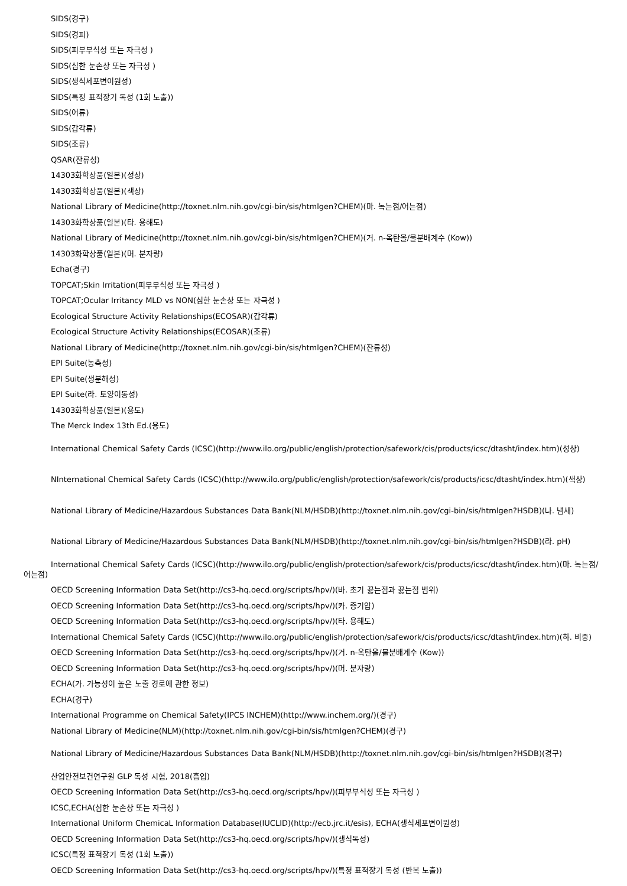SIDS(경구)
SIDS(경피)
SIDS(피부부식성 또는 자극성 )
SIDS(심한 눈손상 또는 자극성 )
SIDS(생식세포변이원성)
SIDS(특정 표적장기 독성 (1회 노출))
SIDS(어류)
SIDS(갑각류)
SIDS(조류)
QSAR(잔류성)
14303화학상품(일본)(성상)
14303화학상품(일본)(색상)
National Library of Medicine(http://toxnet.nlm.nih.gov/cgi-bin/sis/htmlgen?CHEM)(마. 녹는점/어는점)
14303화학상품(일본)(타. 용해도)
National Library of Medicine(http://toxnet.nlm.nih.gov/cgi-bin/sis/htmlgen?CHEM)(거. n-옥탄올/물분배계수 (Kow))
14303화학상품(일본)(머. 분자량)
Echa(경구)
TOPCAT;Skin Irritation(피부부식성 또는 자극성 )
TOPCAT;Ocular Irritancy MLD vs NON(심한 눈손상 또는 자극성 )
Ecological Structure Activity Relationships(ECOSAR)(갑각류)
Ecological Structure Activity Relationships(ECOSAR)(조류)
National Library of Medicine(http://toxnet.nlm.nih.gov/cgi-bin/sis/htmlgen?CHEM)(잔류성)
EPI Suite(농축성)
EPI Suite(생분해성)
EPI Suite(라. 토양이동성)
14303화학상품(일본)(용도)
The Merck Index 13th Ed.(용도)
International Chemical Safety Cards (ICSC)(http://www.ilo.org/public/english/protection/safework/cis/products/icsc/dtasht/index.htm)(성상)
NInternational Chemical Safety Cards (ICSC)(http://www.ilo.org/public/english/protection/safework/cis/products/icsc/dtasht/index.htm)(색상)
National Library of Medicine/Hazardous Substances Data Bank(NLM/HSDB)(http://toxnet.nlm.nih.gov/cgi-bin/sis/htmlgen?HSDB)(나. 냄새)
National Library of Medicine/Hazardous Substances Data Bank(NLM/HSDB)(http://toxnet.nlm.nih.gov/cgi-bin/sis/htmlgen?HSDB)(라. pH)
International Chemical Safety Cards (ICSC)(http://www.ilo.org/public/english/protection/safework/cis/products/icsc/dtasht/index.htm)(마. 녹는점/어는점)
OECD Screening Information Data Set(http://cs3-hq.oecd.org/scripts/hpv/)(바. 초기 끓는점과 끓는점 범위)
OECD Screening Information Data Set(http://cs3-hq.oecd.org/scripts/hpv/)(카. 증기압)
OECD Screening Information Data Set(http://cs3-hq.oecd.org/scripts/hpv/)(타. 용해도)
International Chemical Safety Cards (ICSC)(http://www.ilo.org/public/english/protection/safework/cis/products/icsc/dtasht/index.htm)(하. 비중)
OECD Screening Information Data Set(http://cs3-hq.oecd.org/scripts/hpv/)(거. n-옥탄올/물분배계수 (Kow))
OECD Screening Information Data Set(http://cs3-hq.oecd.org/scripts/hpv/)(머. 분자량)
ECHA(가. 가능성이 높은 노출 경로에 관한 정보)
ECHA(경구)
International Programme on Chemical Safety(IPCS INCHEM)(http://www.inchem.org/)(경구)
National Library of Medicine(NLM)(http://toxnet.nlm.nih.gov/cgi-bin/sis/htmlgen?CHEM)(경구)
National Library of Medicine/Hazardous Substances Data Bank(NLM/HSDB)(http://toxnet.nlm.nih.gov/cgi-bin/sis/htmlgen?HSDB)(경구)
산업안전보건연구원 GLP 독성 시험, 2018(흡입)
OECD Screening Information Data Set(http://cs3-hq.oecd.org/scripts/hpv/)(피부부식성 또는 자극성 )
ICSC,ECHA(심한 눈손상 또는 자극성 )
International Uniform ChemicaL Information Database(IUCLID)(http://ecb.jrc.it/esis), ECHA(생식세포변이원성)
OECD Screening Information Data Set(http://cs3-hq.oecd.org/scripts/hpv/)(생식독성)
ICSC(특정 표적장기 독성 (1회 노출))
OECD Screening Information Data Set(http://cs3-hq.oecd.org/scripts/hpv/)(특정 표적장기 독성 (반복 노출))